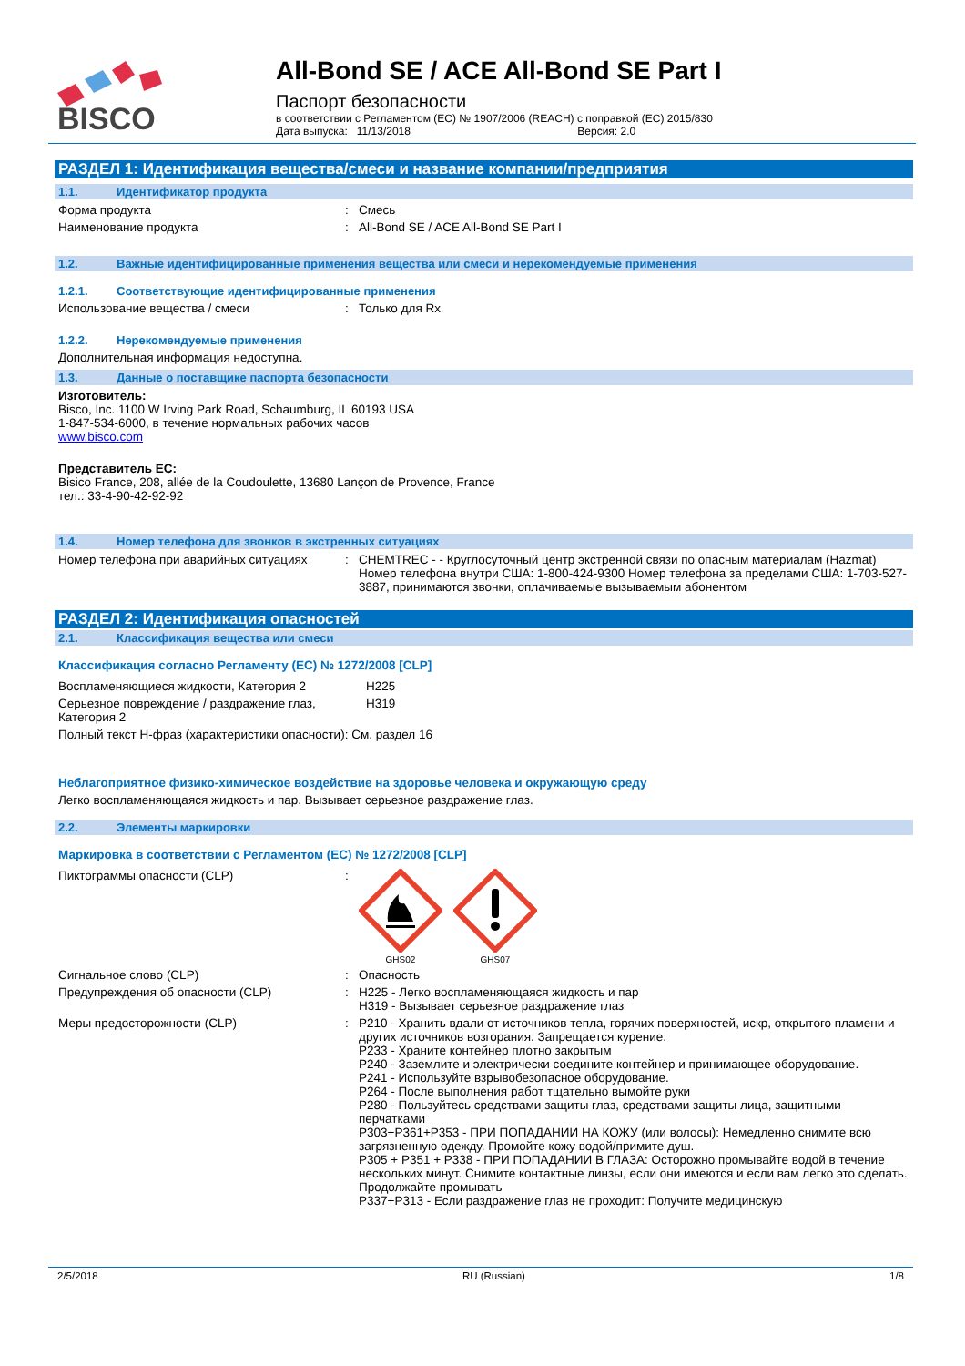BISCO
All-Bond SE / ACE All-Bond SE Part I
Паспорт безопасности
в соответствии с Регламентом (ЕС) № 1907/2006 (REACH) с поправкой (ЕС) 2015/830
Дата выпуска: 11/13/2018 Версия: 2.0
РАЗДЕЛ 1: Идентификация вещества/смеси и название компании/предприятия
1.1. Идентификатор продукта
Форма продукта : Смесь
Наименование продукта : All-Bond SE / ACE All-Bond SE Part I
1.2. Важные идентифицированные применения вещества или смеси и нерекомендуемые применения
1.2.1. Соответствующие идентифицированные применения
Использование вещества / смеси : Только для Rx
1.2.2. Нерекомендуемые применения
Дополнительная информация недоступна.
1.3. Данные о поставщике паспорта безопасности
Изготовитель:
Bisco, Inc. 1100 W Irving Park Road, Schaumburg, IL 60193 USA
1-847-534-6000, в течение нормальных рабочих часов
www.bisco.com
Представитель ЕС:
Bisico France, 208, allée de la Coudoulette, 13680 Lançon de Provence, France
тел.: 33-4-90-42-92-92
1.4. Номер телефона для звонков в экстренных ситуациях
Номер телефона при аварийных ситуациях : CHEMTREC - - Круглосуточный центр экстренной связи по опасным материалам (Hazmat) Номер телефона внутри США: 1-800-424-9300 Номер телефона за пределами США: 1-703-527-3887, принимаются звонки, оплачиваемые вызываемым абонентом
РАЗДЕЛ 2: Идентификация опасностей
2.1. Классификация вещества или смеси
Классификация согласно Регламенту (ЕС) № 1272/2008 [CLP]
Воспламеняющиеся жидкости, Категория 2 H225
Серьезное повреждение / раздражение глаз, Категория 2
H319
Полный текст H-фраз (характеристики опасности): См. раздел 16
Неблагоприятное физико-химическое воздействие на здоровье человека и окружающую среду
Легко воспламеняющаяся жидкость и пар. Вызывает серьезное раздражение глаз.
2.2. Элементы маркировки
Маркировка в соответствии с Регламентом (ЕС) № 1272/2008 [CLP]
Пиктограммы опасности (CLP) :
GHS02
GHS07
Сигнальное слово (CLP) : Опасность
Предупреждения об опасности (CLP) : H225 - Легко воспламеняющаяся жидкость и пар
H319 - Вызывает серьезное раздражение глаз
Меры предосторожности (CLP) : P210 - Хранить вдали от источников тепла, горячих поверхностей, искр, открытого пламени и других источников возгорания. Запрещается курение.
P233 - Храните контейнер плотно закрытым
P240 - Заземлите и электрически соедините контейнер и принимающее оборудование.
P241 - Используйте взрывобезопасное оборудование.
P264 - После выполнения работ тщательно вымойте руки
P280 - Пользуйтесь средствами защиты глаз, средствами защиты лица, защитными перчатками
P303+P361+P353 - ПРИ ПОПАДАНИИ НА КОЖУ (или волосы): Немедленно снимите всю загрязненную одежду. Промойте кожу водой/примите душ.
P305 + P351 + P338 - ПРИ ПОПАДАНИИ В ГЛАЗА: Осторожно промывайте водой в течение нескольких минут. Снимите контактные линзы, если они имеются и если вам легко это сделать. Продолжайте промывать
P337+P313 - Если раздражение глаз не проходит: Получите медицинскую
2/5/2018 RU (Russian) 1/8